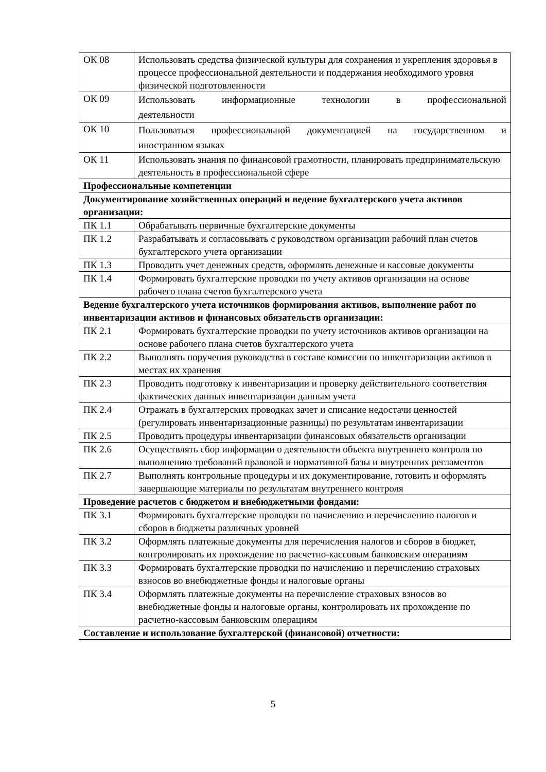| ОК 08 | Использовать средства физической культуры для сохранения и укрепления здоровья в процессе профессиональной деятельности и поддержания необходимого уровня физической подготовленности |
| ОК 09 | Использовать информационные технологии в профессиональной деятельности |
| ОК 10 | Пользоваться профессиональной документацией на государственном и иностранном языках |
| ОК 11 | Использовать знания по финансовой грамотности, планировать предпринимательскую деятельность в профессиональной сфере |
| Профессиональные компетенции | |
| Документирование хозяйственных операций и ведение бухгалтерского учета активов организации: | |
| ПК 1.1 | Обрабатывать первичные бухгалтерские документы |
| ПК 1.2 | Разрабатывать и согласовывать с руководством организации рабочий план счетов бухгалтерского учета организации |
| ПК 1.3 | Проводить учет денежных средств, оформлять денежные и кассовые документы |
| ПК 1.4 | Формировать бухгалтерские проводки по учету активов организации на основе рабочего плана счетов бухгалтерского учета |
| Ведение бухгалтерского учета источников формирования активов, выполнение работ по инвентаризации активов и финансовых обязательств организации: | |
| ПК 2.1 | Формировать бухгалтерские проводки по учету источников активов организации на основе рабочего плана счетов бухгалтерского учета |
| ПК 2.2 | Выполнять поручения руководства в составе комиссии по инвентаризации активов в местах их хранения |
| ПК 2.3 | Проводить подготовку к инвентаризации и проверку действительного соответствия фактических данных инвентаризации данным учета |
| ПК 2.4 | Отражать в бухгалтерских проводках зачет и списание недостачи ценностей (регулировать инвентаризационные разницы) по результатам инвентаризации |
| ПК 2.5 | Проводить процедуры инвентаризации финансовых обязательств организации |
| ПК 2.6 | Осуществлять сбор информации о деятельности объекта внутреннего контроля по выполнению требований правовой и нормативной базы и внутренних регламентов |
| ПК 2.7 | Выполнять контрольные процедуры и их документирование, готовить и оформлять завершающие материалы по результатам внутреннего контроля |
| Проведение расчетов с бюджетом и внебюджетными фондами: | |
| ПК 3.1 | Формировать бухгалтерские проводки по начислению и перечислению налогов и сборов в бюджеты различных уровней |
| ПК 3.2 | Оформлять платежные документы для перечисления налогов и сборов в бюджет, контролировать их прохождение по расчетно-кассовым банковским операциям |
| ПК 3.3 | Формировать бухгалтерские проводки по начислению и перечислению страховых взносов во внебюджетные фонды и налоговые органы |
| ПК 3.4 | Оформлять платежные документы на перечисление страховых взносов во внебюджетные фонды и налоговые органы, контролировать их прохождение по расчетно-кассовым банковским операциям |
| Составление и использование бухгалтерской (финансовой) отчетности: | |
5